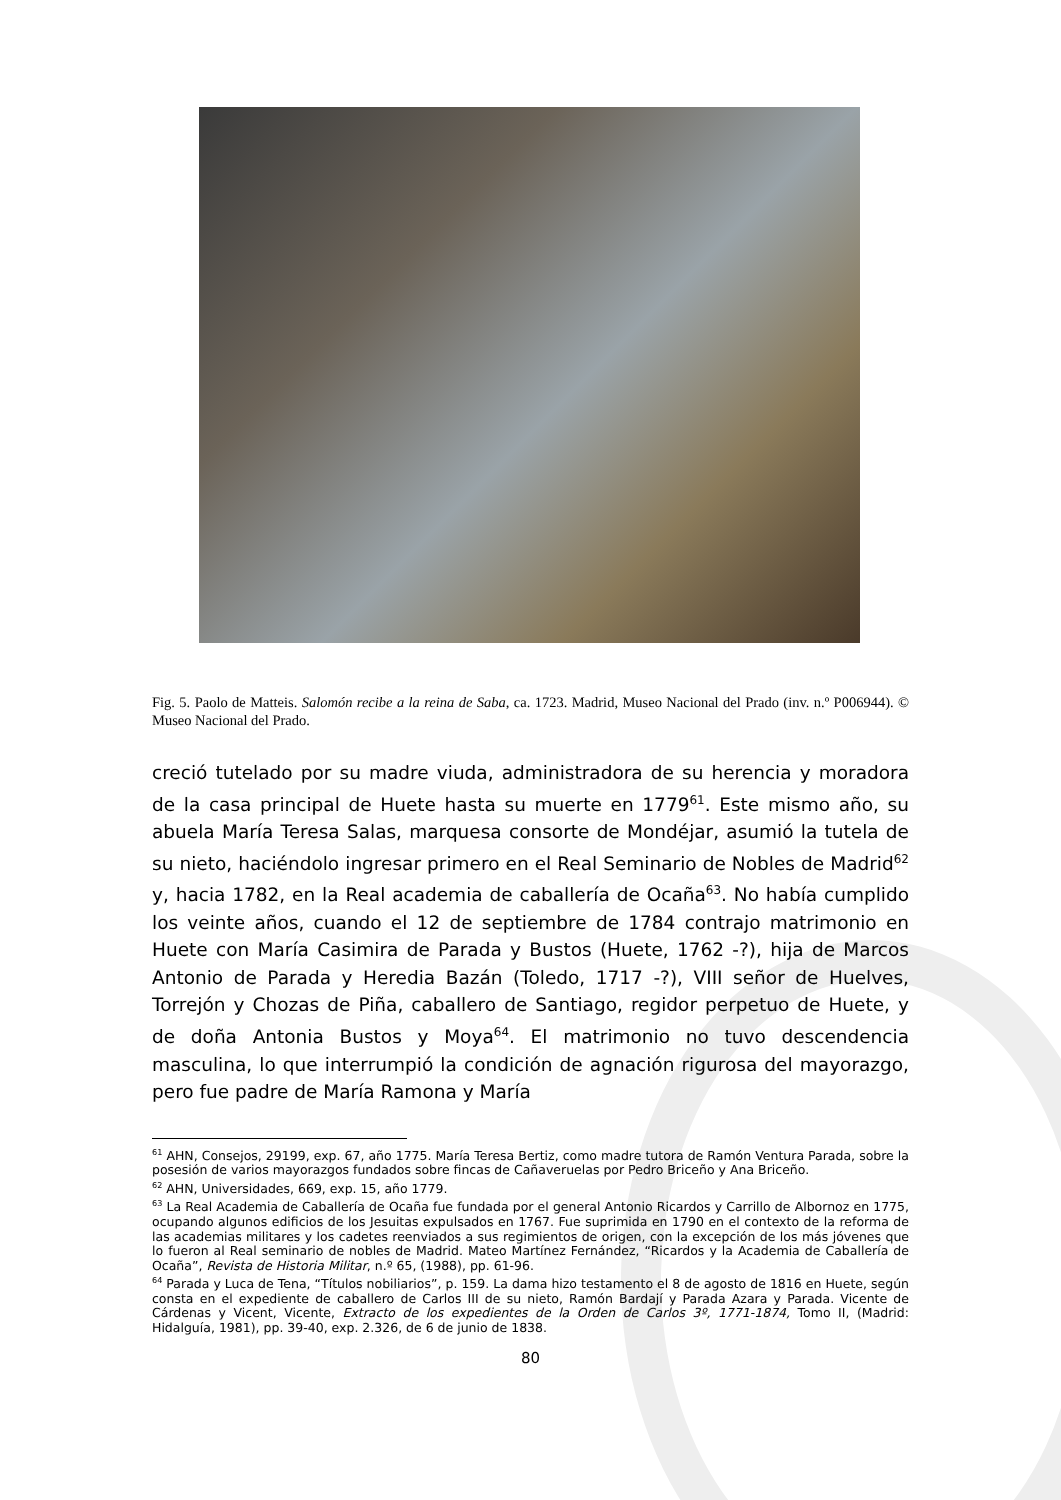Fig. 5. Paolo de Matteis. Salomón recibe a la reina de Saba, ca. 1723. Madrid, Museo Nacional del Prado (inv. n.º P006944). © Museo Nacional del Prado.
creció tutelado por su madre viuda, administradora de su herencia y moradora de la casa principal de Huete hasta su muerte en 1779<sup>61</sup>. Este mismo año, su abuela María Teresa Salas, marquesa consorte de Mondéjar, asumió la tutela de su nieto, haciéndolo ingresar primero en el Real Seminario de Nobles de Madrid<sup>62</sup> y, hacia 1782, en la Real academia de caballería de Ocaña<sup>63</sup>. No había cumplido los veinte años, cuando el 12 de septiembre de 1784 contrajo matrimonio en Huete con María Casimira de Parada y Bustos (Huete, 1762 -?), hija de Marcos Antonio de Parada y Heredia Bazán (Toledo, 1717 -?), VIII señor de Huelves, Torrejón y Chozas de Piña, caballero de Santiago, regidor perpetuo de Huete, y de doña Antonia Bustos y Moya<sup>64</sup>. El matrimonio no tuvo descendencia masculina, lo que interrumpió la condición de agnación rigurosa del mayorazgo, pero fue padre de María Ramona y María
<sup>61</sup> AHN, Consejos, 29199, exp. 67, año 1775. María Teresa Bertiz, como madre tutora de Ramón Ventura Parada, sobre la posesión de varios mayorazgos fundados sobre fincas de Cañaveruelas por Pedro Briceño y Ana Briceño.
<sup>62</sup> AHN, Universidades, 669, exp. 15, año 1779.
<sup>63</sup> La Real Academia de Caballería de Ocaña fue fundada por el general Antonio Ricardos y Carrillo de Albornoz en 1775, ocupando algunos edificios de los Jesuitas expulsados en 1767. Fue suprimida en 1790 en el contexto de la reforma de las academias militares y los cadetes reenviados a sus regimientos de origen, con la excepción de los más jóvenes que lo fueron al Real seminario de nobles de Madrid. Mateo Martínez Fernández, “Ricardos y la Academia de Caballería de Ocaña”, Revista de Historia Militar, n.º 65, (1988), pp. 61-96.
<sup>64</sup> Parada y Luca de Tena, “Títulos nobiliarios”, p. 159. La dama hizo testamento el 8 de agosto de 1816 en Huete, según consta en el expediente de caballero de Carlos III de su nieto, Ramón Bardají y Parada Azara y Parada. Vicente de Cárdenas y Vicent, Vicente, Extracto de los expedientes de la Orden de Carlos 3º, 1771-1874, Tomo II, (Madrid: Hidalguía, 1981), pp. 39-40, exp. 2.326, de 6 de junio de 1838.
80